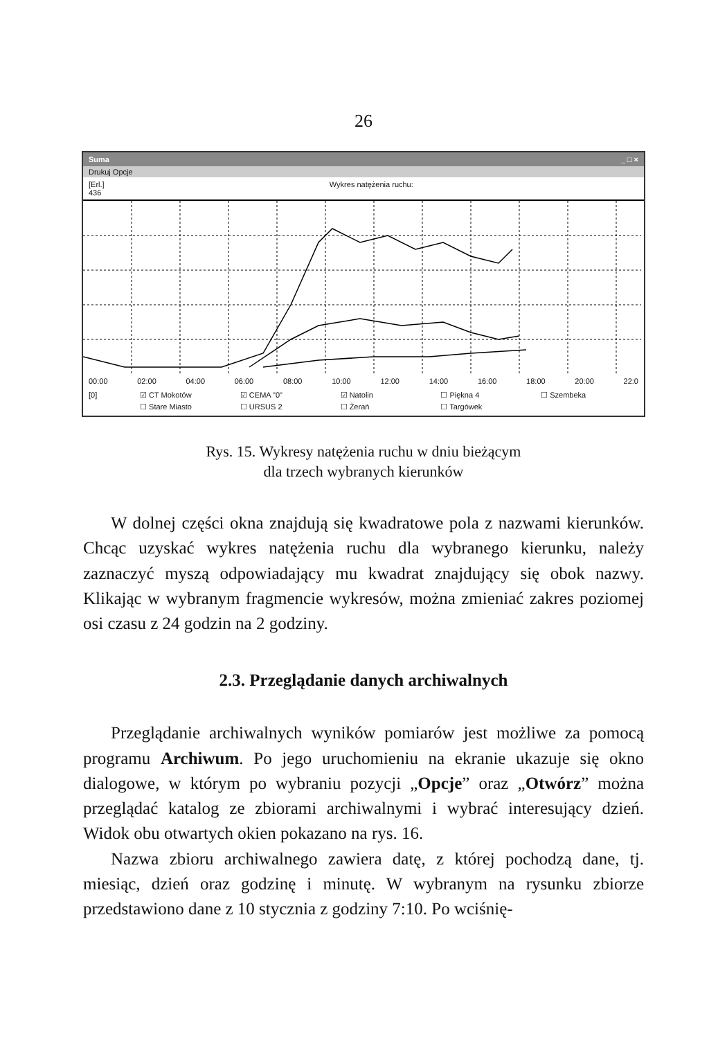26
Suma _ □ ×
Drukuj Opcje
[Erl.]
436
Wykres natężenia ruchu:
00:00 02:00 04:00 06:00 08:00 10:00 12:00 14:00 16:00 18:00 20:00 22:0
[0] ☑ CT Mokotów ☑ CEMA "0" ☑ Natolin ☐ Piękna 4 ☐ Szembeka ☐ Stare Miasto ☐ URSUS 2 ☐ Żerań ☐ Targówek
Rys. 15. Wykresy natężenia ruchu w dniu bieżącym
dla trzech wybranych kierunków
W dolnej części okna znajdują się kwadratowe pola z nazwami kierunków. Chcąc uzyskać wykres natężenia ruchu dla wybranego kierunku, należy zaznaczyć myszą odpowiadający mu kwadrat znajdujący się obok nazwy. Klikając w wybranym fragmencie wykresów, można zmieniać zakres poziomej osi czasu z 24 godzin na 2 godziny.
2.3. Przeglądanie danych archiwalnych
Przeglądanie archiwalnych wyników pomiarów jest możliwe za pomocą programu Archiwum. Po jego uruchomieniu na ekranie ukazuje się okno dialogowe, w którym po wybraniu pozycji „Opcje” oraz „Otwórz” można przeglądać katalog ze zbiorami archiwalnymi i wybrać interesujący dzień. Widok obu otwartych okien pokazano na rys. 16.
Nazwa zbioru archiwalnego zawiera datę, z której pochodzą dane, tj. miesiąc, dzień oraz godzinę i minutę. W wybranym na rysunku zbiorze przedstawiono dane z 10 stycznia z godziny 7:10. Po wciśnię-